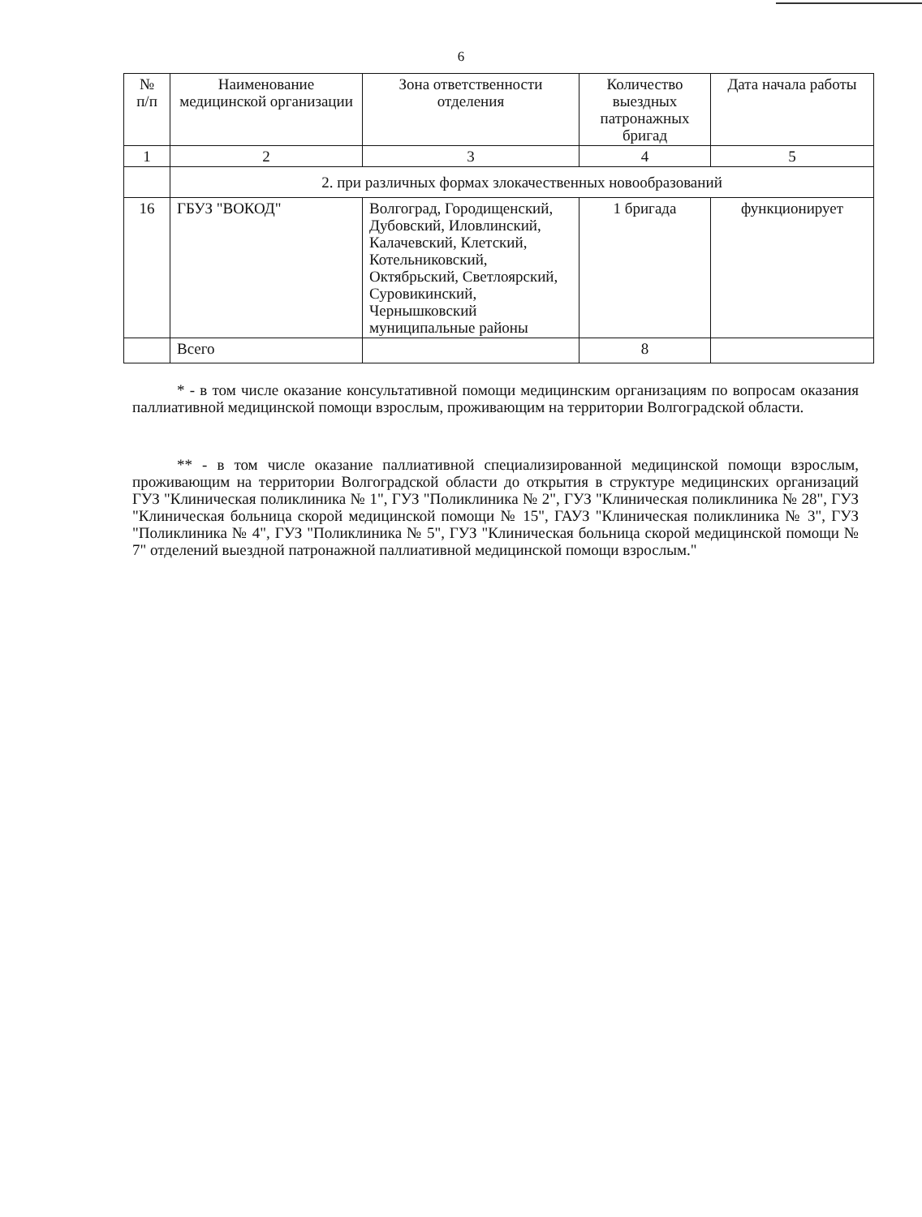6
| № п/п | Наименование медицинской организации | Зона ответственности отделения | Количество выездных патронажных бригад | Дата начала работы |
| --- | --- | --- | --- | --- |
| 1 | 2 | 3 | 4 | 5 |
| | 2. при различных формах злокачественных новообразований | | | |
| 16 | ГБУЗ "ВОКОД" | Волгоград, Городищенский, Дубовский, Иловлинский, Калачевский, Клетский, Котельниковский, Октябрьский, Светлоярский, Суровикинский, Чернышковский муниципальные районы | 1 бригада | функционирует |
| | Всего | | 8 | |
* - в том числе оказание консультативной помощи медицинским организациям по вопросам оказания паллиативной медицинской помощи взрослым, проживающим на территории Волгоградской области.
** - в том числе оказание паллиативной специализированной медицинской помощи взрослым, проживающим на территории Волгоградской области до открытия в структуре медицинских организаций ГУЗ "Клиническая поликлиника № 1", ГУЗ "Поликлиника № 2", ГУЗ "Клиническая поликлиника № 28", ГУЗ "Клиническая больница скорой медицинской помощи № 15", ГАУЗ "Клиническая поликлиника № 3", ГУЗ "Поликлиника № 4", ГУЗ "Поликлиника № 5", ГУЗ "Клиническая больница скорой медицинской помощи № 7" отделений выездной патронажной паллиативной медицинской помощи взрослым."